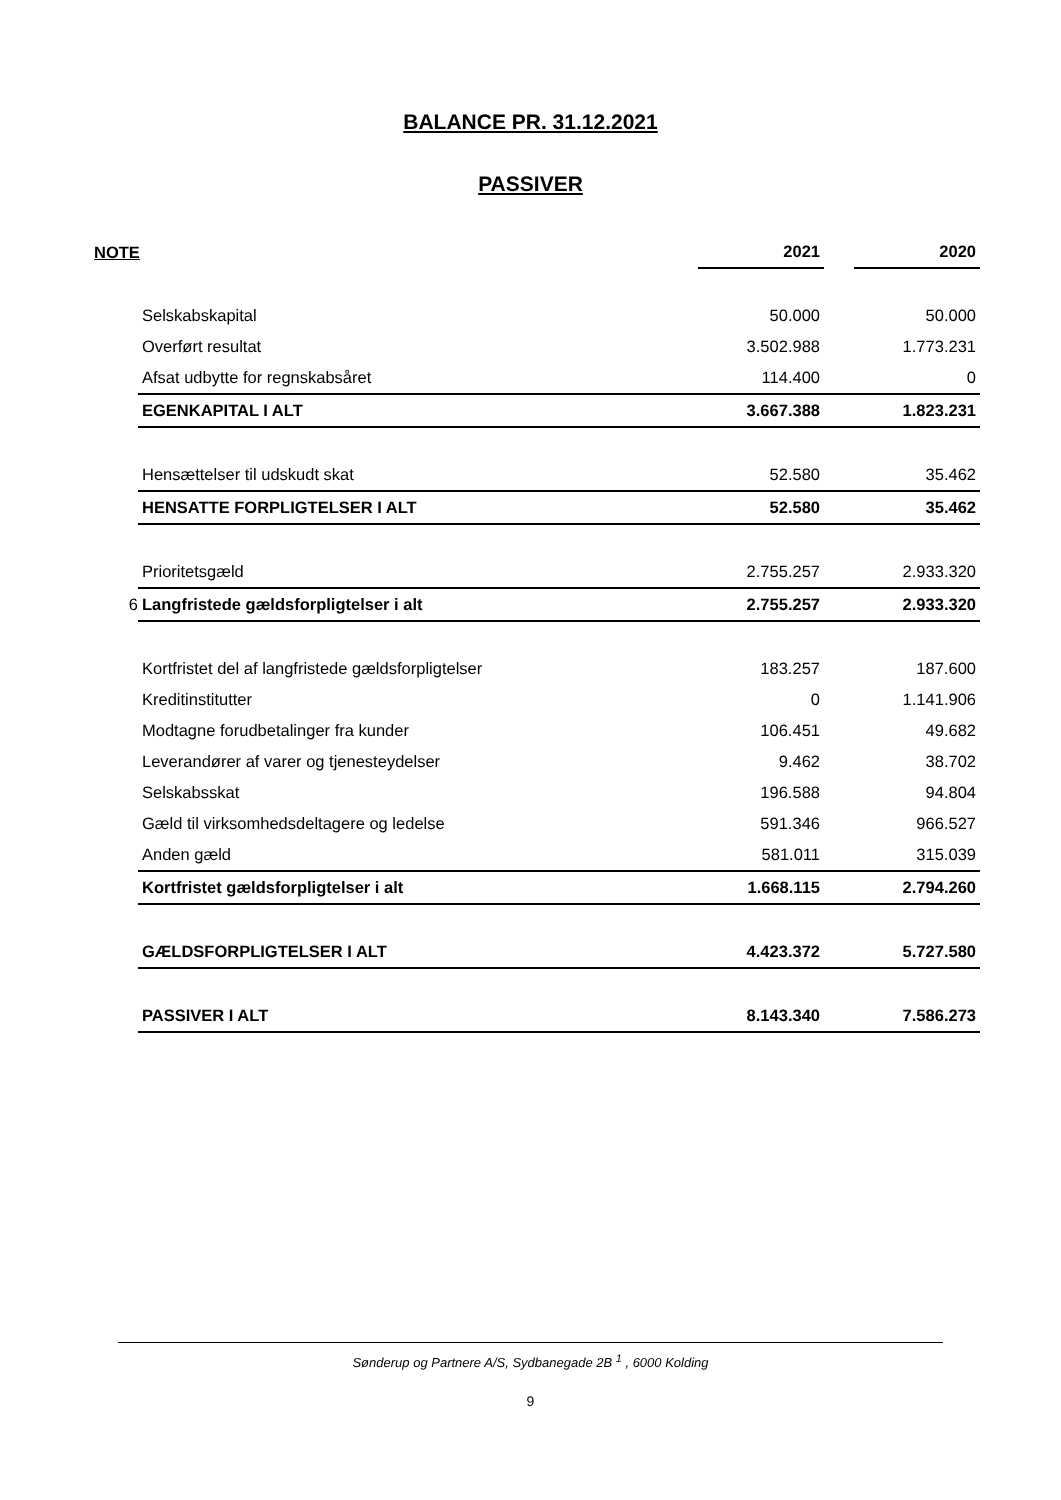BALANCE PR. 31.12.2021
PASSIVER
| NOTE | | 2021 | | 2020 |
| --- | --- | --- | --- | --- |
| | Selskabskapital | 50.000 | | 50.000 |
| | Overført resultat | 3.502.988 | | 1.773.231 |
| | Afsat udbytte for regnskabsåret | 114.400 | | 0 |
| | EGENKAPITAL I ALT | 3.667.388 | | 1.823.231 |
| | Hensættelser til udskudt skat | 52.580 | | 35.462 |
| | HENSATTE FORPLIGTELSER I ALT | 52.580 | | 35.462 |
| | Prioritetsgæld | 2.755.257 | | 2.933.320 |
| 6 | Langfristede gældsforpligtelser i alt | 2.755.257 | | 2.933.320 |
| | Kortfristet del af langfristede gældsforpligtelser | 183.257 | | 187.600 |
| | Kreditinstitutter | 0 | | 1.141.906 |
| | Modtagne forudbetalinger fra kunder | 106.451 | | 49.682 |
| | Leverandører af varer og tjenesteydelser | 9.462 | | 38.702 |
| | Selskabsskat | 196.588 | | 94.804 |
| | Gæld til virksomhedsdeltagere og ledelse | 591.346 | | 966.527 |
| | Anden gæld | 581.011 | | 315.039 |
| | Kortfristet gældsforpligtelser i alt | 1.668.115 | | 2.794.260 |
| | GÆLDSFORPLIGTELSER I ALT | 4.423.372 | | 5.727.580 |
| | PASSIVER I ALT | 8.143.340 | | 7.586.273 |
Sønderup og Partnere A/S, Sydbanegade 2B <sup>1</sup> , 6000 Kolding
9